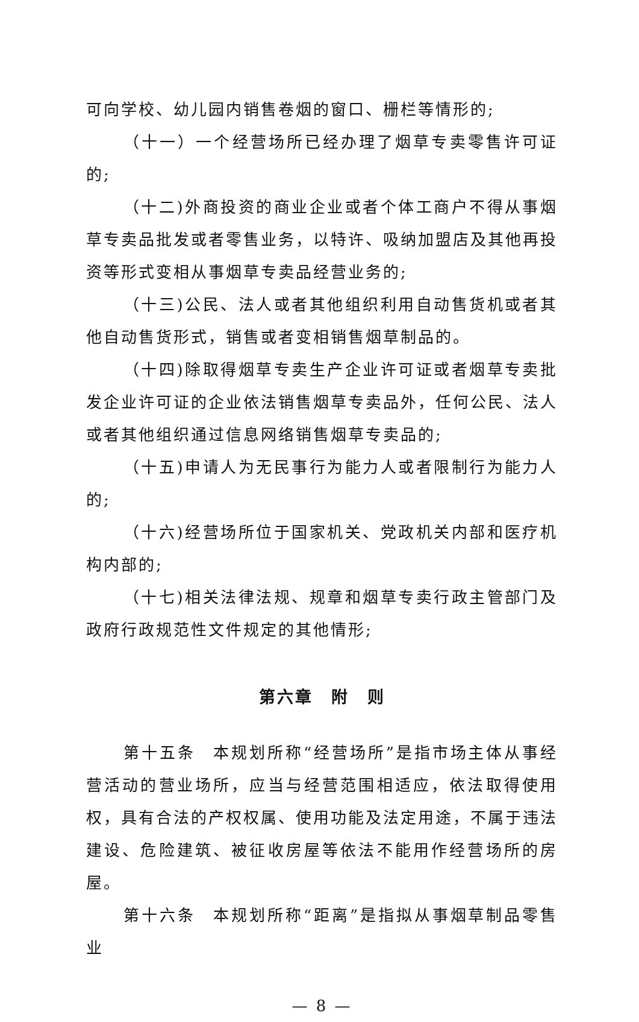可向学校、幼儿园内销售卷烟的窗口、栅栏等情形的;
（十一）一个经营场所已经办理了烟草专卖零售许可证的;
（十二)外商投资的商业企业或者个体工商户不得从事烟草专卖品批发或者零售业务，以特许、吸纳加盟店及其他再投资等形式变相从事烟草专卖品经营业务的;
（十三)公民、法人或者其他组织利用自动售货机或者其他自动售货形式，销售或者变相销售烟草制品的。
（十四)除取得烟草专卖生产企业许可证或者烟草专卖批发企业许可证的企业依法销售烟草专卖品外，任何公民、法人或者其他组织通过信息网络销售烟草专卖品的;
（十五)申请人为无民事行为能力人或者限制行为能力人的;
（十六)经营场所位于国家机关、党政机关内部和医疗机构内部的;
（十七)相关法律法规、规章和烟草专卖行政主管部门及政府行政规范性文件规定的其他情形;
第六章　附　则
第十五条　本规划所称“经营场所”是指市场主体从事经营活动的营业场所，应当与经营范围相适应，依法取得使用权，具有合法的产权权属、使用功能及法定用途，不属于违法建设、危险建筑、被征收房屋等依法不能用作经营场所的房屋。
第十六条　本规划所称“距离”是指拟从事烟草制品零售业
— 8 —